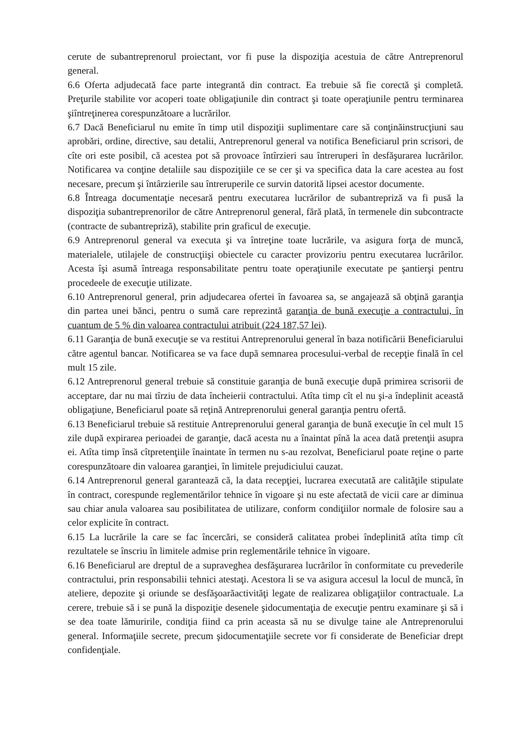cerute de subantreprenorul proiectant, vor fi puse la dispoziţia acestuia de către Antreprenorul general.
6.6 Oferta adjudecată face parte integrantă din contract. Ea trebuie să fie corectă şi completă. Preţurile stabilite vor acoperi toate obligaţiunile din contract şi toate operaţiunile pentru terminarea şiîntreţinerea corespunzătoare a lucrărilor.
6.7 Dacă Beneficiarul nu emite în timp util dispoziţii suplimentare care să conţinăinstrucţiuni sau aprobări, ordine, directive, sau detalii, Antreprenorul general va notifica Beneficiarul prin scrisori, de cîte ori este posibil, că acestea pot să provoace întîrzieri sau întreruperi în desfăşurarea lucrărilor. Notificarea va conţine detaliile sau dispoziţiile ce se cer şi va specifica data la care acestea au fost necesare, precum şi întârzierile sau întreruperile ce survin datorită lipsei acestor documente.
6.8 Întreaga documentaţie necesară pentru executarea lucrărilor de subantrepriză va fi pusă la dispoziţia subantreprenorilor de către Antreprenorul general, fără plată, în termenele din subcontracte (contracte de subantrepriză), stabilite prin graficul de execuţie.
6.9 Antreprenorul general va executa şi va întreţine toate lucrările, va asigura forţa de muncă, materialele, utilajele de construcţiişi obiectele cu caracter provizoriu pentru executarea lucrărilor. Acesta îşi asumă întreaga responsabilitate pentru toate operaţiunile executate pe şantierşi pentru procedeele de execuţie utilizate.
6.10 Antreprenorul general, prin adjudecarea ofertei în favoarea sa, se angajează să obţină garanţia din partea unei bănci, pentru o sumă care reprezintă garanţia de bună execuţie a contractului, în cuantum de 5 % din valoarea contractului atribuit (224 187,57 lei).
6.11 Garanţia de bună execuţie se va restitui Antreprenorului general în baza notificării Beneficiarului către agentul bancar. Notificarea se va face după semnarea procesului-verbal de recepţie finală în cel mult 15 zile.
6.12 Antreprenorul general trebuie să constituie garanţia de bună execuţie după primirea scrisorii de acceptare, dar nu mai tîrziu de data încheierii contractului. Atîta timp cît el nu şi-a îndeplinit această obligaţiune, Beneficiarul poate să reţină Antreprenorului general garanţia pentru ofertă.
6.13 Beneficiarul trebuie să restituie Antreprenorului general garanţia de bună execuţie în cel mult 15 zile după expirarea perioadei de garanţie, dacă acesta nu a înaintat pînă la acea dată pretenţii asupra ei. Atîta timp însă cîtpretenţiile înaintate în termen nu s-au rezolvat, Beneficiarul poate reţine o parte corespunzătoare din valoarea garanţiei, în limitele prejudiciului cauzat.
6.14 Antreprenorul general garantează că, la data recepţiei, lucrarea executată are calităţile stipulate în contract, corespunde reglementărilor tehnice în vigoare şi nu este afectată de vicii care ar diminua sau chiar anula valoarea sau posibilitatea de utilizare, conform condiţiilor normale de folosire sau a celor explicite în contract.
6.15 La lucrările la care se fac încercări, se consideră calitatea probei îndeplinită atîta timp cît rezultatele se înscriu în limitele admise prin reglementările tehnice în vigoare.
6.16 Beneficiarul are dreptul de a supraveghea desfăşurarea lucrărilor în conformitate cu prevederile contractului, prin responsabilii tehnici atestaţi. Acestora li se va asigura accesul la locul de muncă, în ateliere, depozite şi oriunde se desfăşoarăactivităţi legate de realizarea obligaţiilor contractuale. La cerere, trebuie să i se pună la dispoziţie desenele şidocumentaţia de execuţie pentru examinare şi să i se dea toate lămuririle, condiţia fiind ca prin aceasta să nu se divulge taine ale Antreprenorului general. Informaţiile secrete, precum şidocumentaţiile secrete vor fi considerate de Beneficiar drept confidenţiale.